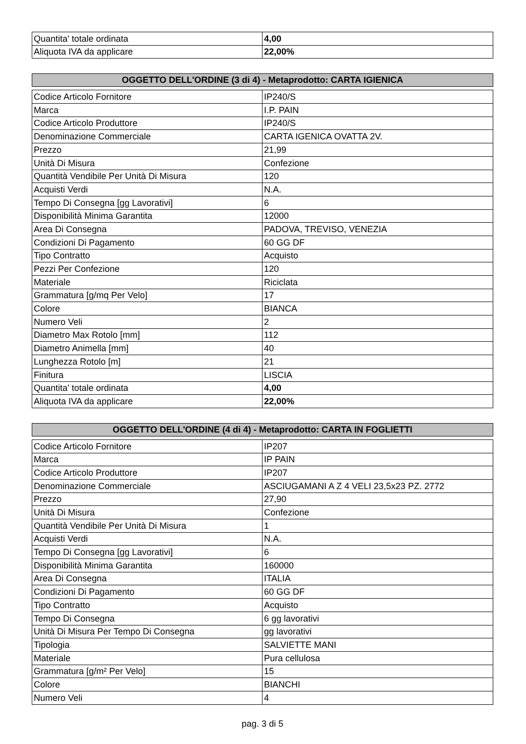| Quantita' totale ordinata | 4,00 |
| Aliquota IVA da applicare | 22,00% |
| OGGETTO DELL'ORDINE (3 di 4) - Metaprodotto: CARTA IGIENICA |
| --- |
| Codice Articolo Fornitore | IP240/S |
| Marca | I.P. PAIN |
| Codice Articolo Produttore | IP240/S |
| Denominazione Commerciale | CARTA IGENICA OVATTA 2V. |
| Prezzo | 21,99 |
| Unità Di Misura | Confezione |
| Quantità Vendibile Per Unità Di Misura | 120 |
| Acquisti Verdi | N.A. |
| Tempo Di Consegna [gg Lavorativi] | 6 |
| Disponibilità Minima Garantita | 12000 |
| Area Di Consegna | PADOVA, TREVISO, VENEZIA |
| Condizioni Di Pagamento | 60 GG DF |
| Tipo Contratto | Acquisto |
| Pezzi Per Confezione | 120 |
| Materiale | Riciclata |
| Grammatura [g/mq Per Velo] | 17 |
| Colore | BIANCA |
| Numero Veli | 2 |
| Diametro Max Rotolo [mm] | 112 |
| Diametro Animella [mm] | 40 |
| Lunghezza Rotolo [m] | 21 |
| Finitura | LISCIA |
| Quantita' totale ordinata | 4,00 |
| Aliquota IVA da applicare | 22,00% |
| OGGETTO DELL'ORDINE (4 di 4) - Metaprodotto: CARTA IN FOGLIETTI |
| --- |
| Codice Articolo Fornitore | IP207 |
| Marca | IP PAIN |
| Codice Articolo Produttore | IP207 |
| Denominazione Commerciale | ASCIUGAMANI A Z 4 VELI 23,5x23 PZ. 2772 |
| Prezzo | 27,90 |
| Unità Di Misura | Confezione |
| Quantità Vendibile Per Unità Di Misura | 1 |
| Acquisti Verdi | N.A. |
| Tempo Di Consegna [gg Lavorativi] | 6 |
| Disponibilità Minima Garantita | 160000 |
| Area Di Consegna | ITALIA |
| Condizioni Di Pagamento | 60 GG DF |
| Tipo Contratto | Acquisto |
| Tempo Di Consegna | 6 gg lavorativi |
| Unità Di Misura Per Tempo Di Consegna | gg lavorativi |
| Tipologia | SALVIETTE MANI |
| Materiale | Pura cellulosa |
| Grammatura [g/m² Per Velo] | 15 |
| Colore | BIANCHI |
| Numero Veli | 4 |
pag. 3 di 5